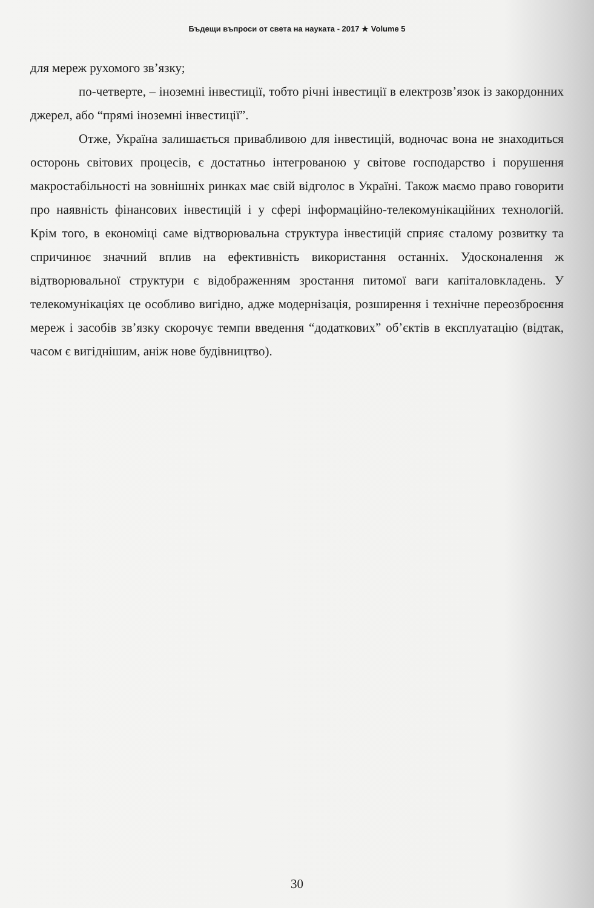Бъдещи въпроси от света на науката - 2017 ★ Volume 5
для мереж рухомого зв’язку;
по-четверте, – іноземні інвестиції, тобто річні інвестиції в електрозв’язок із закордонних джерел, або “прямі іноземні інвестиції”.
Отже, Україна залишається привабливою для інвестицій, водночас вона не знаходиться осторонь світових процесів, є достатньо інтегрованою у світове господарство і порушення макростабільності на зовнішніх ринках має свій відголос в Україні. Також маємо право говорити про наявність фінансових інвестицій і у сфері інформаційно-телекомунікаційних технологій. Крім того, в економіці саме відтворювальна структура інвестицій сприяє сталому розвитку та спричинює значний вплив на ефективність використання останніх. Удосконалення ж відтворювальної структури є відображенням зростання питомої ваги капіталовкладень. У телекомунікаціях це особливо вигідно, адже модернізація, розширення і технічне переозброєння мереж і засобів зв’язку скорочує темпи введення “додаткових” об’єктів в експлуатацію (відтак, часом є вигіднішим, аніж нове будівництво).
30